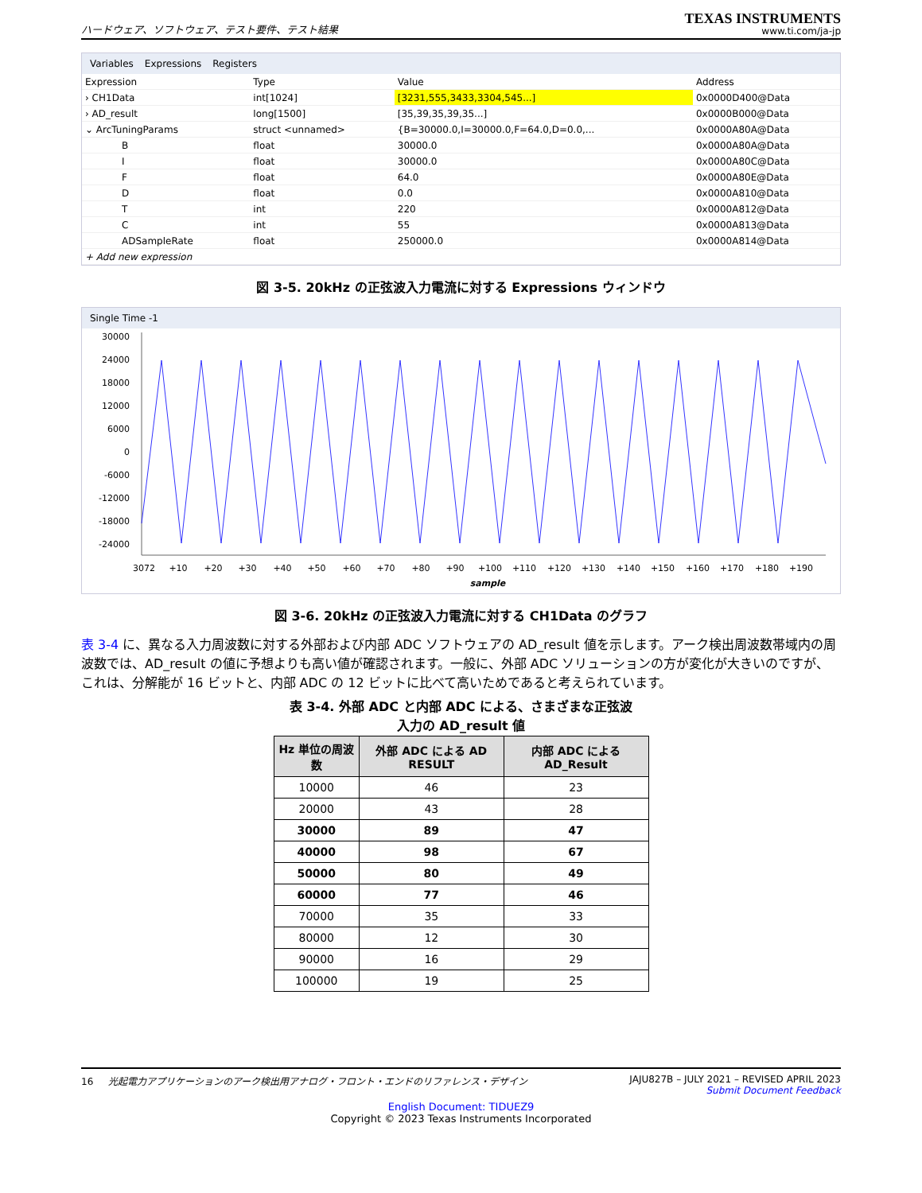ハードウェア、ソフトウェア、テスト要件、テスト結果
TEXAS INSTRUMENTS
www.ti.com/ja-jp
Variables Expressions Registers
| Expression | Type | Value | Address |
| --- | --- | --- | --- |
| › CH1Data | int[1024] | [3231,555,3433,3304,545...] | 0x0000D400@Data |
| › AD_result | long[1500] | [35,39,35,39,35...] | 0x0000B000@Data |
| ⌄ ArcTuningParams | struct <unnamed> | {B=30000.0,I=30000.0,F=64.0,D=0.0,... | 0x0000A80A@Data |
| B | float | 30000.0 | 0x0000A80A@Data |
| I | float | 30000.0 | 0x0000A80C@Data |
| F | float | 64.0 | 0x0000A80E@Data |
| D | float | 0.0 | 0x0000A810@Data |
| T | int | 220 | 0x0000A812@Data |
| C | int | 55 | 0x0000A813@Data |
| ADSampleRate | float | 250000.0 | 0x0000A814@Data |
| + Add new expression | | | |
図 3-5. 20kHz の正弦波入力電流に対する Expressions ウィンドウ
Single Time -1
30000
24000
18000
12000
6000
0
-6000
-12000
-18000
-24000
3072
+10
+20
+30
+40
+50
+60
+70
+80
+90
+100
+110
+120
+130
+140
+150
+160
+170
+180
+190
sample
図 3-6. 20kHz の正弦波入力電流に対する CH1Data のグラフ
表 3-4 に、異なる入力周波数に対する外部および内部 ADC ソフトウェアの AD_result 値を示します。アーク検出周波数帯域内の周波数では、AD_result の値に予想よりも高い値が確認されます。一般に、外部 ADC ソリューションの方が変化が大きいのですが、これは、分解能が 16 ビットと、内部 ADC の 12 ビットに比べて高いためであると考えられています。
表 3-4. 外部 ADC と内部 ADC による、さまざまな正弦波
入力の AD_result 値
| Hz 単位の周波数 | 外部 ADC による AD RESULT | 内部 ADC による AD_Result |
| --- | --- | --- |
| 10000 | 46 | 23 |
| 20000 | 43 | 28 |
| 30000 | 89 | 47 |
| 40000 | 98 | 67 |
| 50000 | 80 | 49 |
| 60000 | 77 | 46 |
| 70000 | 35 | 33 |
| 80000 | 12 | 30 |
| 90000 | 16 | 29 |
| 100000 | 19 | 25 |
16 光起電力アプリケーションのアーク検出用アナログ・フロント・エンドのリファレンス・デザイン
JAJU827B – JULY 2021 – REVISED APRIL 2023
Submit Document Feedback
English Document: TIDUEZ9
Copyright © 2023 Texas Instruments Incorporated